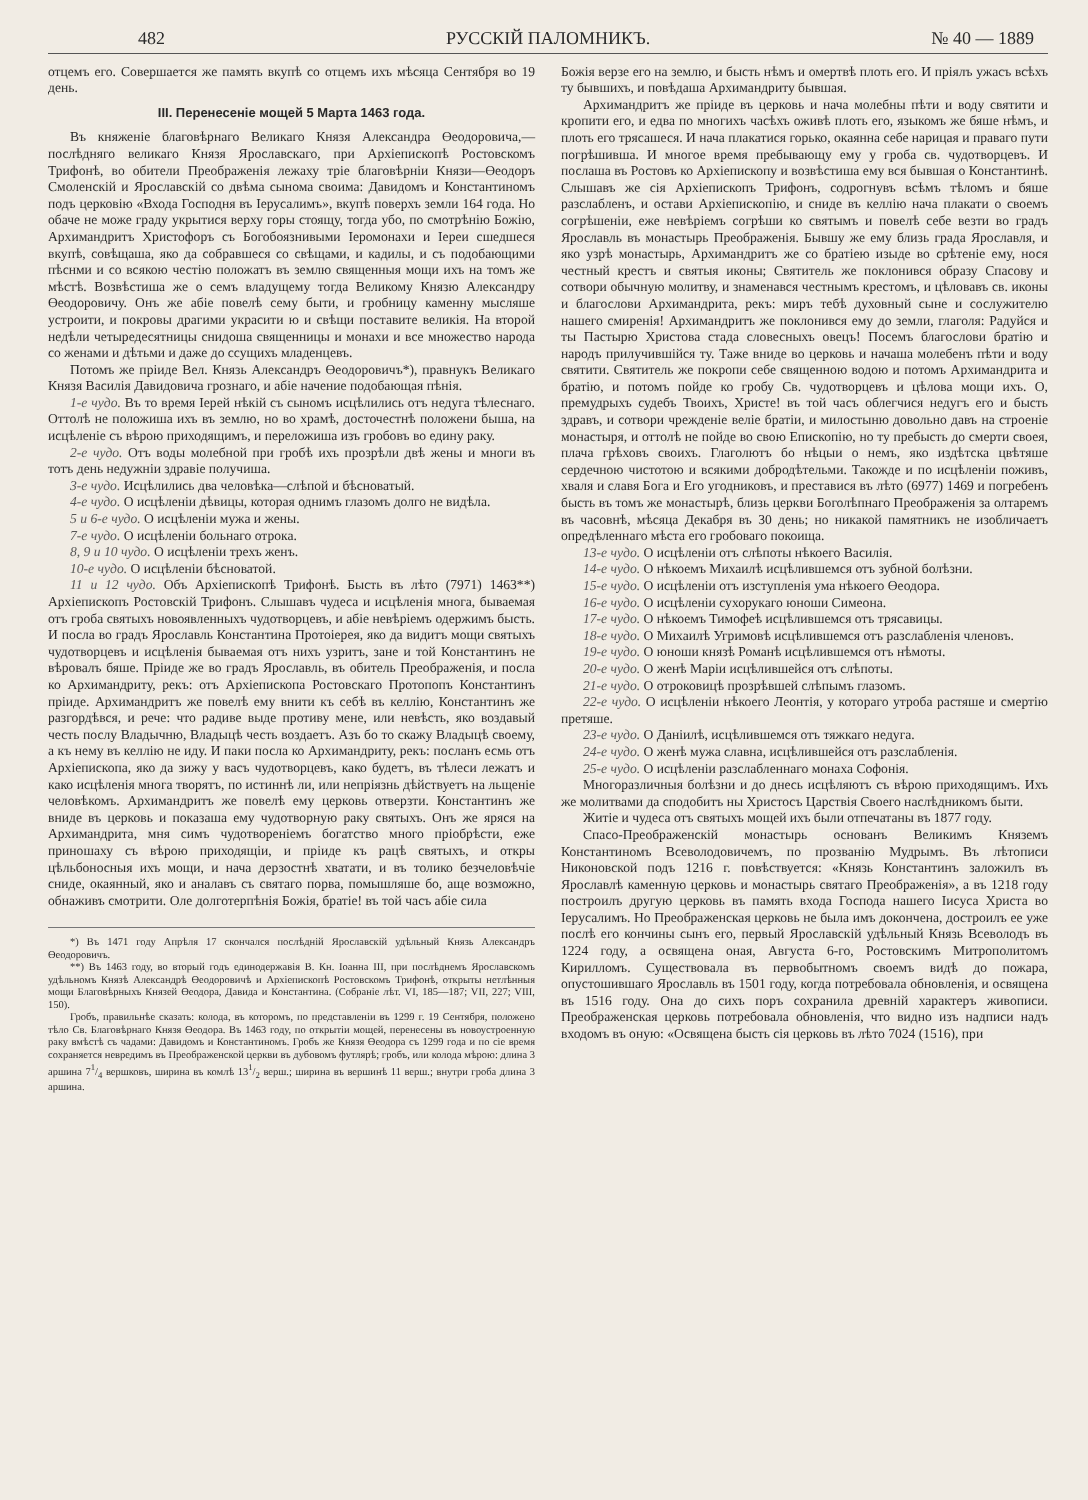482 РУССКІЙ ПАЛОМНИКЪ. № 40 — 1889
отцемъ его. Совершается же память вкупѣ со отцемъ ихъ мѣсяца Сентября во 19 день.
III. Перенесеніе мощей 5 Марта 1463 года.
Въ княженіе благовѣрнаго Великаго Князя Александра Өеодоровича,—послѣдняго великаго Князя Ярославскаго, при Архіепископѣ Ростовскомъ Трифонѣ, во обители Преображенія лежаху тріе благовѣрніи Князи—Өеодоръ Смоленскій и Ярославскій со двѣма сынома своима: Давидомъ и Константиномъ подъ церковію «Входа Господня въ Іерусалимъ», вкупѣ поверхъ земли 164 года. Но обаче не може граду укрытися верху горы стоящу, тогда убо, по смотрѣнію Божію, Архимандритъ Христофоръ съ Богобоязнивыми Іеромонахи и Іереи сшедшеся вкупѣ, совѣщаша, яко да собравшеся со свѣщами, и кадилы, и съ подобающими пѣснми и со всякою честію положатъ въ землю священныя мощи ихъ на томъ же мѣстѣ. Возвѣстиша же о семъ владущему тогда Великому Князю Александру Өеодоровичу. Онъ же абіе повелѣ сему быти, и гробницу каменну мысляше устроити, и покровы драгими украсити ю и свѣщи поставите великія. На второй недѣли четыредесятницы снидоша священницы и монахи и все множество народа со женами и дѣтьми и даже до ссущихъ младенцевъ.
Потомъ же пріиде Вел. Князь Александръ Өеодоровичъ*), правнукъ Великаго Князя Василія Давидовича грознаго, и абіе начениe подобающая пѣнія.
1-е чудо. Въ то время Іерей нѣкій съ сыномъ исцѣлились отъ недуга тѣлеснаго. Оттолѣ не положиша ихъ въ землю, но во храмѣ, досточестнѣ положени быша, на исцѣленіе съ вѣрою приходящимъ, и переложиша изъ гробовъ во едину раку.
2-е чудо. Отъ воды молебной при гробѣ ихъ прозрѣли двѣ жены и многи въ тотъ день недужніи здравіе получиша.
3-е чудо. Исцѣлились два человѣка—слѣпой и бѣсноватый.
4-е чудо. О исцѣленіи дѣвицы, которая однимъ глазомъ долго не видѣла.
5 и 6-е чудо. О исцѣленіи мужа и жены.
7-е чудо. О исцѣленіи больнаго отрока.
8, 9 и 10 чудо. О исцѣленіи трехъ женъ.
10-е чудо. О исцѣленіи бѣсноватой.
11 и 12 чудо. Объ Архіепископѣ Трифонѣ. Бысть въ лѣто (7971) 1463**) Архіепископъ Ростовскій Трифонъ. Слышавъ чудеса и исцѣленія многа, бываемая отъ гроба святыхъ новоявленныхъ чудотворцевъ, и абіе невѣріемъ одержимъ бысть. И посла во градъ Ярославль Константина Протоіерея, яко да видитъ мощи святыхъ чудотворцевъ и исцѣленія бываемая отъ нихъ узритъ, зане и той Константинъ не вѣровалъ бяше. Пріиде же во градъ Ярославль, въ обитель Преображенія, и посла ко Архимандриту, рекъ: отъ Архіепископа Ростовскаго Протопопъ Константинъ пріиде. Архимандритъ же повелѣ ему внити къ себѣ въ келлію, Константинъ же разгордѣвся, и рече: что радиве выде противу мене, или невѣсть, яко воздавый честь послу Владычню, Владыцѣ честь воздаетъ. Азъ бо то скажу Владыцѣ своему, а къ нему въ келлію не иду. И паки посла ко Архимандриту, рекъ: посланъ есмь отъ Архіепископа, яко да зижу у васъ чудотворцевъ, како будетъ, въ тѣлеси лежатъ и како исцѣленія многа творятъ, по истиннѣ ли, или непріязнь дѣйствуетъ на льщеніе человѣкомъ. Архимандритъ же повелѣ ему церковь отверзти. Константинъ же вниде въ церковь и показаша ему чудотворную раку святыхъ. Онъ же яряся на Архимандрита, мня симъ чудотвореніемъ богатство много пріобрѣсти, еже приношаху съ вѣрою приходящіи, и пріиде къ рацѣ святыхъ, и откры цѣльбоносныя ихъ мощи, и нача дерзостнѣ хватати, и въ толико безчеловѣчіе сниде, окаянный, яко и аналавъ съ святаго порва, помышляше бо, аще возможно, обнаживъ смотрити. Оле долготерпѣнія Божія, братіе! въ той часъ абіе сила
*) Въ 1471 году Апрѣля 17 скончался послѣдній Ярославскій удѣльный Князь Александръ Өеодоровичъ.
**) Въ 1463 году, во вторый годъ единодержавія В. Кн. Іоанна III, при послѣднемъ Ярославскомъ удѣльномъ Князѣ Александрѣ Өеодоровичѣ и Архіепископѣ Ростовскомъ Трифонѣ, открыты нетлѣнныя мощи Благовѣрныхъ Князей Өеодора, Давида и Константина. (Собраніе лѣт. VI, 185—187; VII, 227; VIII, 150).
Гробъ, правильнѣе сказать: колода, въ которомъ, по представленіи въ 1299 г. 19 Сентября, положено тѣло Св. Благовѣрнаго Князя Өеодора. Въ 1463 году, по открытіи мощей, перенесены въ новоустроенную раку вмѣстѣ съ чадами: Давидомъ и Константиномъ. Гробъ же Князя Өеодора съ 1299 года и по сіе время сохраняется невредимъ въ Преображенской церкви въ дубовомъ футлярѣ; гробъ, или колода мѣрою: длина 3 аршина 71/4 вершковъ, ширина въ комлѣ 131/2 верш.; ширина въ вершинѣ 11 верш.; внутри гроба длина 3 аршина.
Божія верзе его на землю, и бысть нѣмъ и омертвѣ плоть его. И пріялъ ужасъ всѣхъ ту бывшихъ, и повѣдаша Архимандриту бывшая.
Архимандритъ же пріиде въ церковь и нача молебны пѣти и воду святити и кропити его, и едва по многихъ часѣхъ оживѣ плоть его, языкомъ же бяше нѣмъ, и плоть его трясашеся. И нача плакатися горько, окаянна себе нарицая и праваго пути погрѣшивша. И многое время пребывающу ему у гроба св. чудотворцевъ. И послаша въ Ростовъ ко Архіепископу и возвѣстиша ему вся бывшая о Константинѣ. Слышавъ же сія Архіепископъ Трифонъ, содрогнувъ всѣмъ тѣломъ и бяше разслабленъ, и остави Архіепископію, и сниде въ келлію нача плакати о своемъ согрѣшеніи, еже невѣріемъ согрѣши ко святымъ и повелѣ себе везти во градъ Ярославль въ монастырь Преображенія. Бывшу же ему близь града Ярославля, и яко узрѣ монастырь, Архимандритъ же со братіею изыде во срѣтеніе ему, нося честный крестъ и святыя иконы; Святитель же поклонився образу Спасову и сотвори обычную молитву, и знаменався честнымъ крестомъ, и цѣловавъ св. иконы и благослови Архимандрита, рекъ: миръ тебѣ духовный сыне и сослужителю нашего смиренія! Архимандритъ же поклонився ему до земли, глаголя: Радуйся и ты Пастырю Христова стада словесныхъ овецъ! Посемъ благослови братію и народъ прилучившійся ту. Таже вниде во церковь и начаша молебенъ пѣти и воду святити. Святитель же покропи себе священною водою и потомъ Архимандрита и братію, и потомъ пойде ко гробу Св. чудотворцевъ и цѣлова мощи ихъ. О, премудрыхъ судебъ Твоихъ, Христе! въ той часъ облегчися недугъ его и бысть здравъ, и сотвори чрежденіе веліе братіи, и милостыню довольно давъ на строеніе монастыря, и оттолѣ не пойде во свою Епископію, но ту пребысть до смерти своея, плача грѣховъ своихъ. Глаголютъ бо нѣцыи о немъ, яко издѣтска цвѣтяше сердечною чистотою и всякими добродѣтельми. Такожде и по исцѣленіи поживъ, хваля и славя Бога и Его угодниковъ, и преставися въ лѣто (6977) 1469 и погребенъ бысть въ томъ же монастырѣ, близь церкви Боголѣпнаго Преображенія за олтаремъ въ часовнѣ, мѣсяца Декабря въ 30 день; но никакой памятникъ не изобличаетъ опредѣленнаго мѣста его гробоваго покоища.
13-е чудо. О исцѣленіи отъ слѣпоты нѣкоего Василія.
14-е чудо. О нѣкоемъ Михаилѣ исцѣлившемся отъ зубной болѣзни.
15-е чудо. О исцѣленіи отъ изступленія ума нѣкоего Өеодора.
16-е чудо. О исцѣленіи сухорукаго юноши Симеона.
17-е чудо. О нѣкоемъ Тимофеѣ исцѣлившемся отъ трясавицы.
18-е чудо. О Михаилѣ Угримовѣ исцѣлившемся отъ разслабленія членовъ.
19-е чудо. О юноши князѣ Романѣ исцѣлившемся отъ нѣмоты.
20-е чудо. О женѣ Маріи исцѣлившейся отъ слѣпоты.
21-е чудо. О отроковицѣ прозрѣвшей слѣпымъ глазомъ.
22-е чудо. О исцѣленіи нѣкоего Леонтія, у котораго утроба растяше и смертію претяше.
23-е чудо. О Даніилѣ, исцѣлившемся отъ тяжкаго недуга.
24-е чудо. О женѣ мужа славна, исцѣлившейся отъ разслабленія.
25-е чудо. О исцѣленіи разслабленнаго монаха Софонія.
Многоразличныя болѣзни и до днесь исцѣляютъ съ вѣрою приходящимъ. Ихъ же молитвами да сподобитъ ны Христосъ Царствія Своего наслѣдникомъ быти.
Житіе и чудеса отъ святыхъ мощей ихъ были отпечатаны въ 1877 году.
Спасо-Преображенскій монастырь основанъ Великимъ Княземъ Константиномъ Всеволодовичемъ, по прозванію Мудрымъ. Въ лѣтописи Никоновской подъ 1216 г. повѣствуется: «Князь Константинъ заложилъ въ Ярославлѣ каменную церковь и монастырь святаго Преображенія», а въ 1218 году построилъ другую церковь въ память входа Господа нашего Іисуса Христа во Іерусалимъ. Но Преображенская церковь не была имъ докончена, достроилъ ее уже послѣ его кончины сынъ его, первый Ярославскій удѣльный Князь Всеволодъ въ 1224 году, а освящена оная, Августа 6-го, Ростовскимъ Митрополитомъ Кирилломъ. Существовала въ первобытномъ своемъ видѣ до пожара, опустошившаго Ярославль въ 1501 году, когда потребовала обновленія, и освящена въ 1516 году. Она до сихъ поръ сохранила древній характеръ живописи. Преображенская церковь потребовала обновленія, что видно изъ надписи надъ входомъ въ оную: «Освящена бысть сія церковь въ лѣто 7024 (1516), при